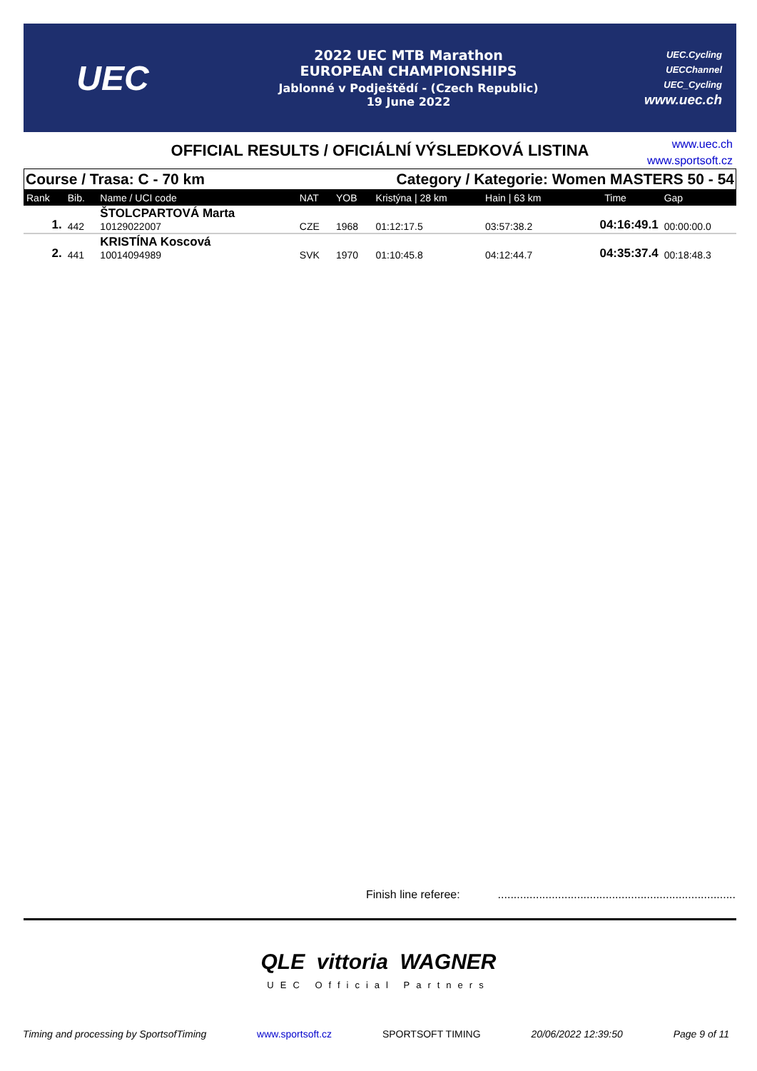UEC
2022 UEC MTB Marathon
EUROPEAN CHAMPIONSHIPS
Jablonné v Podještědí - (Czech Republic)
19 June 2022
UEC.Cycling
UECChannel
UEC_Cycling
www.uec.ch
OFFICIAL RESULTS / OFICIÁLNÍ VÝSLEDKOVÁ LISTINA
www.uec.ch
www.sportsoft.cz
Course / Trasa: C - 70 km Category / Kategorie: Women MASTERS 50 - 54
| Rank | Bib. | Name / UCI code | NAT | YOB | Kristýna / 28 km | Hain / 63 km | Time | Gap |
| --- | --- | --- | --- | --- | --- | --- | --- | --- |
| 1. | 442 | ŠTOLCPARTOVÁ Marta 10129022007 | CZE | 1968 | 01:12:17.5 | 03:57:38.2 | 04:16:49.1 | 00:00:00.0 |
| 2. | 441 | KRISTÍNA Koscová 10014094989 | SVK | 1970 | 01:10:45.8 | 04:12:44.7 | 04:35:37.4 | 00:18:48.3 |
Finish line referee:...........................................................................
QLE vittoria WAGNER
UEC Official Partners
Timing and processing by SportsofTiming www.sportsoft.cz SPORTSOFT TIMING 20/06/2022 12:39:50 Page 9 of 11